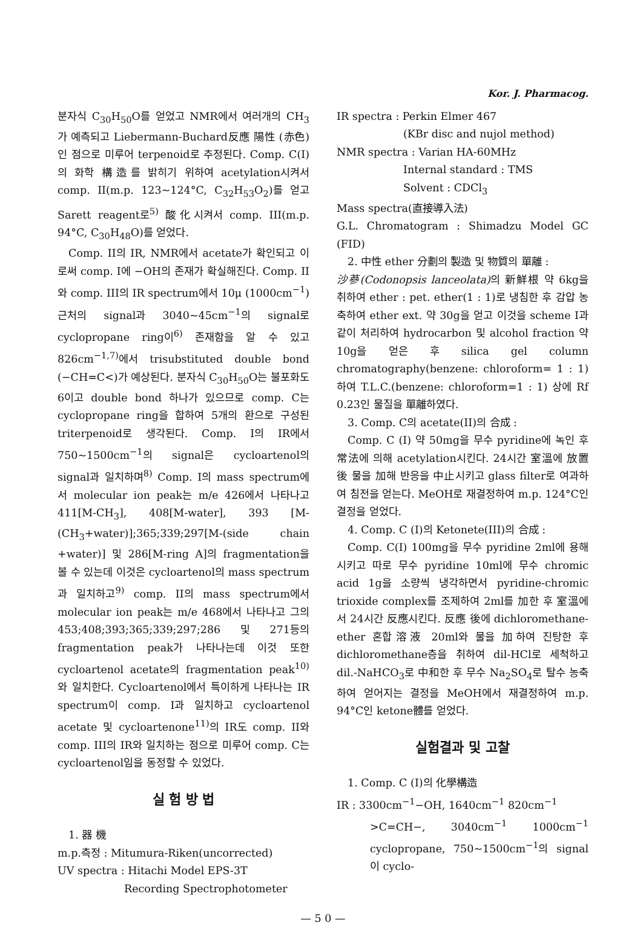Kor. J. Pharmacog.
분자식 C<sub>30</sub>H<sub>50</sub>O를 얻었고 NMR에서 여러개의 CH<sub>3</sub>가 예측되고 Liebermann-Buchard反應 陽性 (赤色)인 점으로 미루어 terpenoid로 추정된다. Comp. C(I)의 화학 構造를 밝히기 위하여 acetylation시켜서 comp. II(m.p. 123~124°C, C<sub>32</sub>H<sub>53</sub>O<sub>2</sub>)를 얻고 Sarett reagent로<sup>5)</sup> 酸化시켜서 comp. III(m.p. 94°C, C<sub>30</sub>H<sub>48</sub>O)를 얻었다.
Comp. II의 IR, NMR에서 acetate가 확인되고 이로써 comp. I에 −OH의 존재가 확실해진다. Comp. II와 comp. III의 IR spectrum에서 10μ (1000cm<sup>−1</sup>) 근처의 signal과 3040~45cm<sup>−1</sup>의 signal로 cyclopropane ring이<sup>6)</sup> 존재함을 알 수 있고 826cm<sup>−1,7)</sup>에서 trisubstituted double bond (−CH=C<)가 예상된다. 분자식 C<sub>30</sub>H<sub>50</sub>O는 불포화도 6이고 double bond 하나가 있으므로 comp. C는 cyclopropane ring을 합하여 5개의 환으로 구성된 triterpenoid로 생각된다. Comp. I의 IR에서 750~1500cm<sup>−1</sup>의 signal은 cycloartenol의 signal과 일치하며<sup>8)</sup> Comp. I의 mass spectrum에서 molecular ion peak는 m/e 426에서 나타나고 411[M-CH<sub>3</sub>], 408[M-water], 393 [M-(CH<sub>3</sub>+water)];365;339;297[M-(side chain +water)] 및 286[M-ring A]의 fragmentation을 볼 수 있는데 이것은 cycloartenol의 mass spectrum과 일치하고<sup>9)</sup> comp. II의 mass spectrum에서 molecular ion peak는 m/e 468에서 나타나고 그의 453;408;393;365;339;297;286 및 271등의 fragmentation peak가 나타나는데 이것 또한 cycloartenol acetate의 fragmentation peak<sup>10)</sup>와 일치한다. Cycloartenol에서 특이하게 나타나는 IR spectrum이 comp. I과 일치하고 cycloartenol acetate 및 cycloartenone<sup>11)</sup>의 IR도 comp. II와 comp. III의 IR와 일치하는 점으로 미루어 comp. C는 cycloartenol임을 동정할 수 있었다.
실 험 방 법
1. 器 機
m.p.측정 : Mitumura-Riken(uncorrected)
UV spectra : Hitachi Model EPS-3T
Recording Spectrophotometer
IR spectra : Perkin Elmer 467
(KBr disc and nujol method)
NMR spectra : Varian HA-60MHz
Internal standard : TMS
Solvent : CDCl<sub>3</sub>
Mass spectra(直接導入法)
G.L. Chromatogram : Shimadzu Model GC (FID)
2. 中性 ether 分劃의 製造 및 物質의 單離 :
沙蔘(Codonopsis lanceolata) 의 新鮮根 약 6kg을 취하여 ether : pet. ether(1 : 1)로 냉침한 후 감압 농축하여 ether ext. 약 30g을 얻고 이것을 scheme I과 같이 처리하여 hydrocarbon 및 alcohol fraction 약 10g을 얻은 후 silica gel column chromatography(benzene: chloroform= 1 : 1)하여 T.L.C.(benzene: chloroform=1 : 1) 상에 Rf 0.23인 물질을 單離하였다.
3. Comp. C의 acetate(II)의 合成 :
Comp. C (I) 약 50mg을 무수 pyridine에 녹인 후 常法에 의해 acetylation시킨다. 24시간 室溫에 放置後 물을 加해 반응을 中止시키고 glass filter로 여과하여 침전을 얻는다. MeOH로 재결정하여 m.p. 124°C인 결정을 얻었다.
4. Comp. C (I)의 Ketonete(III)의 合成 :
Comp. C(I) 100mg을 무수 pyridine 2ml에 용해시키고 따로 무수 pyridine 10ml에 무수 chromic acid 1g을 소량씩 냉각하면서 pyridine-chromic trioxide complex를 조제하여 2ml를 加한 후 室溫에서 24시간 反應시킨다. 反應 後에 dichloromethane-ether 혼합溶液 20ml와 물을 加하여 진탕한 후 dichloromethane층을 취하여 dil-HCl로 세척하고 dil.-NaHCO<sub>3</sub>로 中和한 후 무수 Na<sub>2</sub>SO<sub>4</sub>로 탈수 농축하여 얻어지는 결정을 MeOH에서 재결정하여 m.p. 94°C인 ketone體를 얻었다.
실험결과 및 고찰
1. Comp. C (I)의 化學構造
IR : 3300cm<sup>−1</sup>−OH, 1640cm<sup>−1</sup> 820cm<sup>−1</sup>
>C=CH−, 3040cm<sup>−1</sup> 1000cm<sup>−1</sup> cyclopropane, 750~1500cm<sup>−1</sup>의 signal이 cyclo-
— 5 0 —